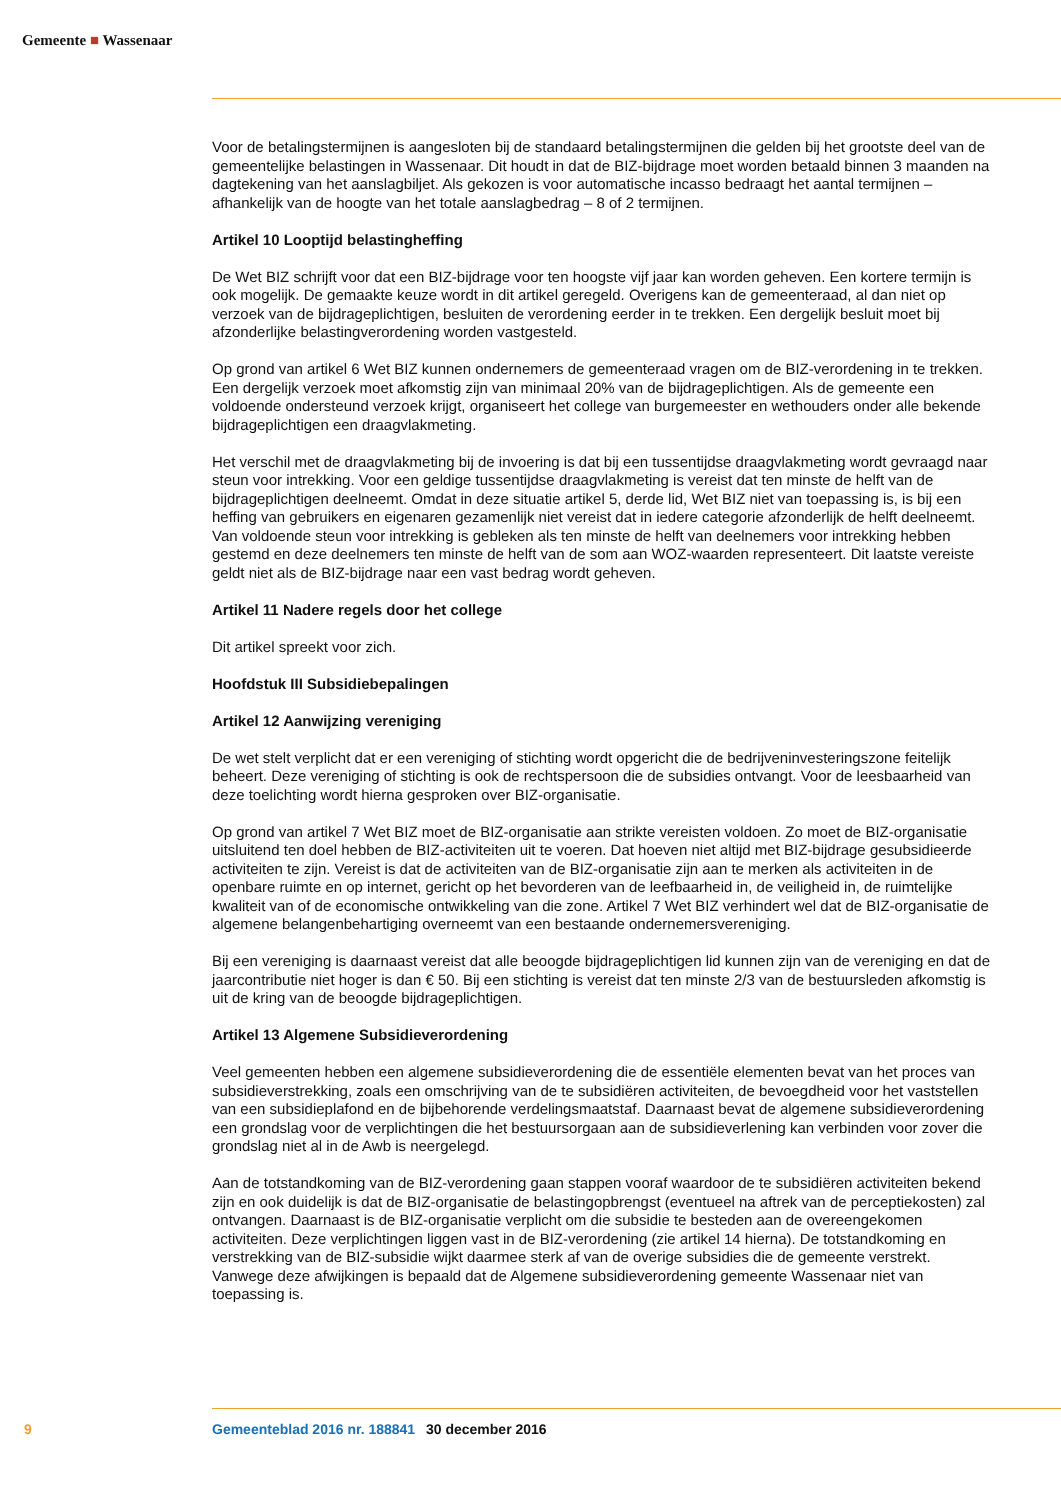Gemeente ■ Wassenaar
Voor de betalingstermijnen is aangesloten bij de standaard betalingstermijnen die gelden bij het grootste deel van de gemeentelijke belastingen in Wassenaar. Dit houdt in dat de BIZ-bijdrage moet worden betaald binnen 3 maanden na dagtekening van het aanslagbiljet. Als gekozen is voor automatische incasso bedraagt het aantal termijnen – afhankelijk van de hoogte van het totale aanslagbedrag – 8 of 2 termijnen.
Artikel 10 Looptijd belastingheffing
De Wet BIZ schrijft voor dat een BIZ-bijdrage voor ten hoogste vijf jaar kan worden geheven. Een kortere termijn is ook mogelijk. De gemaakte keuze wordt in dit artikel geregeld. Overigens kan de gemeenteraad, al dan niet op verzoek van de bijdrageplichtigen, besluiten de verordening eerder in te trekken. Een dergelijk besluit moet bij afzonderlijke belastingverordening worden vastgesteld.
Op grond van artikel 6 Wet BIZ kunnen ondernemers de gemeenteraad vragen om de BIZ-verordening in te trekken. Een dergelijk verzoek moet afkomstig zijn van minimaal 20% van de bijdrageplichtigen. Als de gemeente een voldoende ondersteund verzoek krijgt, organiseert het college van burgemeester en wethouders onder alle bekende bijdrageplichtigen een draagvlakmeting.
Het verschil met de draagvlakmeting bij de invoering is dat bij een tussentijdse draagvlakmeting wordt gevraagd naar steun voor intrekking. Voor een geldige tussentijdse draagvlakmeting is vereist dat ten minste de helft van de bijdrageplichtigen deelneemt. Omdat in deze situatie artikel 5, derde lid, Wet BIZ niet van toepassing is, is bij een heffing van gebruikers en eigenaren gezamenlijk niet vereist dat in iedere categorie afzonderlijk de helft deelneemt. Van voldoende steun voor intrekking is gebleken als ten minste de helft van deelnemers voor intrekking hebben gestemd en deze deelnemers ten minste de helft van de som aan WOZ-waarden representeert. Dit laatste vereiste geldt niet als de BIZ-bijdrage naar een vast bedrag wordt geheven.
Artikel 11 Nadere regels door het college
Dit artikel spreekt voor zich.
Hoofdstuk III Subsidiebepalingen
Artikel 12 Aanwijzing vereniging
De wet stelt verplicht dat er een vereniging of stichting wordt opgericht die de bedrijveninvesteringszone feitelijk beheert. Deze vereniging of stichting is ook de rechtspersoon die de subsidies ontvangt. Voor de leesbaarheid van deze toelichting wordt hierna gesproken over BIZ-organisatie.
Op grond van artikel 7 Wet BIZ moet de BIZ-organisatie aan strikte vereisten voldoen. Zo moet de BIZ-organisatie uitsluitend ten doel hebben de BIZ-activiteiten uit te voeren. Dat hoeven niet altijd met BIZ-bijdrage gesubsidieerde activiteiten te zijn. Vereist is dat de activiteiten van de BIZ-organisatie zijn aan te merken als activiteiten in de openbare ruimte en op internet, gericht op het bevorderen van de leefbaarheid in, de veiligheid in, de ruimtelijke kwaliteit van of de economische ontwikkeling van die zone. Artikel 7 Wet BIZ verhindert wel dat de BIZ-organisatie de algemene belangenbehartiging overneemt van een bestaande ondernemersvereniging.
Bij een vereniging is daarnaast vereist dat alle beoogde bijdrageplichtigen lid kunnen zijn van de vereniging en dat de jaarcontributie niet hoger is dan € 50. Bij een stichting is vereist dat ten minste 2/3 van de bestuursleden afkomstig is uit de kring van de beoogde bijdrageplichtigen.
Artikel 13 Algemene Subsidieverordening
Veel gemeenten hebben een algemene subsidieverordening die de essentiële elementen bevat van het proces van subsidieverstrekking, zoals een omschrijving van de te subsidiëren activiteiten, de bevoegdheid voor het vaststellen van een subsidieplafond en de bijbehorende verdelingsmaatstaf. Daarnaast bevat de algemene subsidieverordening een grondslag voor de verplichtingen die het bestuursorgaan aan de subsidieverlening kan verbinden voor zover die grondslag niet al in de Awb is neergelegd.
Aan de totstandkoming van de BIZ-verordening gaan stappen vooraf waardoor de te subsidiëren activiteiten bekend zijn en ook duidelijk is dat de BIZ-organisatie de belastingopbrengst (eventueel na aftrek van de perceptiekosten) zal ontvangen. Daarnaast is de BIZ-organisatie verplicht om die subsidie te besteden aan de overeengekomen activiteiten. Deze verplichtingen liggen vast in de BIZ-verordening (zie artikel 14 hierna). De totstandkoming en verstrekking van de BIZ-subsidie wijkt daarmee sterk af van de overige subsidies die de gemeente verstrekt. Vanwege deze afwijkingen is bepaald dat de Algemene subsidieverordening gemeente Wassenaar niet van toepassing is.
9 Gemeenteblad 2016 nr. 188841 30 december 2016